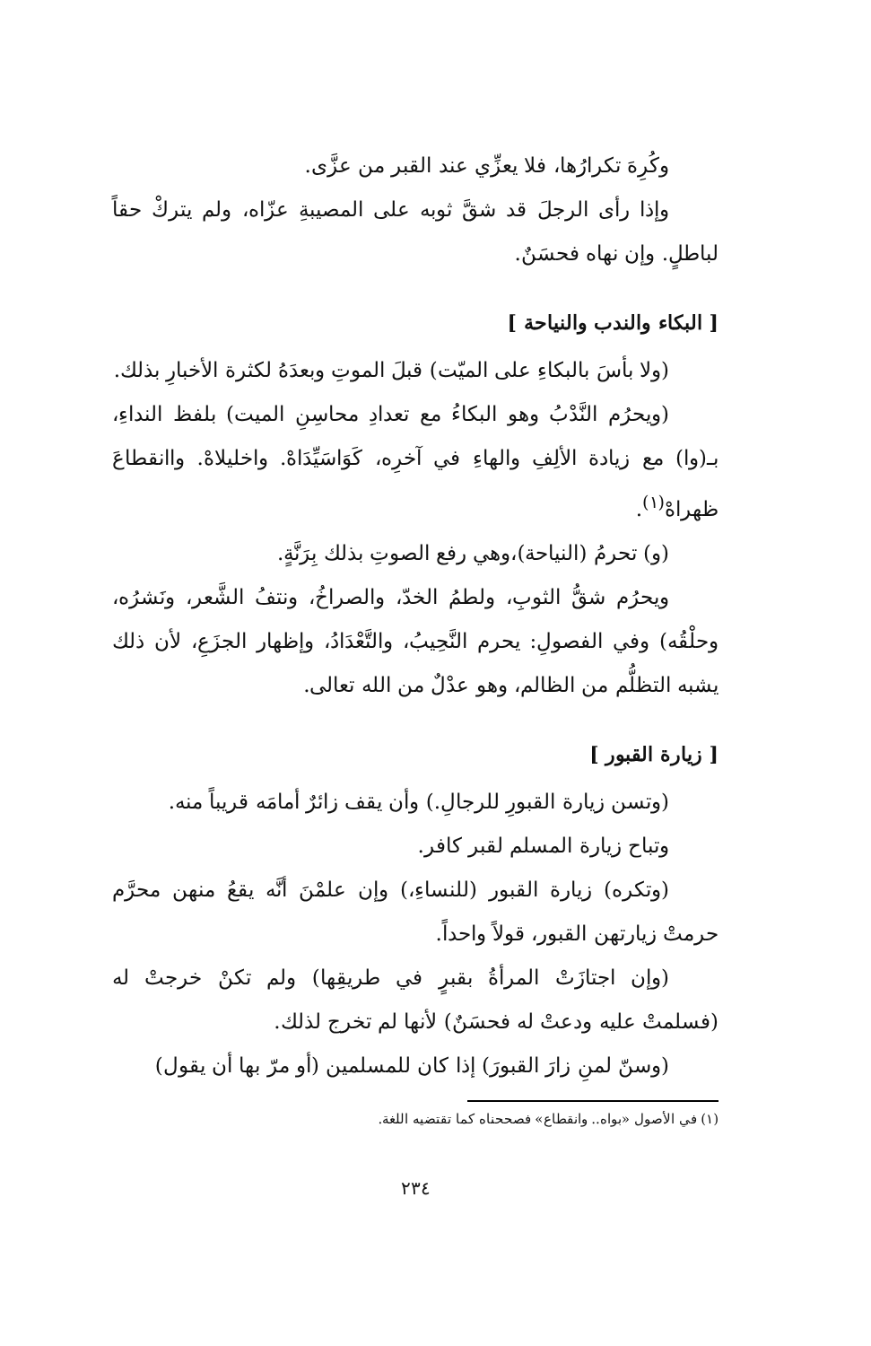وكُرِهَ تكرارُها، فلا يعزِّي عند القبر من عزَّى.
وإذا رأى الرجلَ قد شقَّ ثوبه على المصيبةِ عزّاه، ولم يتركْ حقاً لباطلٍ. وإن نهاه فحسَنٌ.
[ البكاء والندب والنياحة ]
(ولا بأسَ بالبكاءِ على الميّت) قبلَ الموتِ وبعدَهُ لكثرة الأخبارِ بذلك.
(ويحرُم النَّدْبُ وهو البكاءُ مع تعدادِ محاسِنِ الميت) بلفظ النداءِ، بـ(وا) مع زيادة الألِفِ والهاءِ في آخرِه، كَوَاسَيِّدَاهْ. واخليلاهْ. واانقطاعَ ظهراهْ<sup>(١)</sup>.
(و) تحرمُ (النياحة)،وهي رفع الصوتِ بذلك بِرَنَّةٍ.
ويحرُم شقُّ الثوبِ، ولطمُ الخدّ، والصراخُ، ونتفُ الشَّعر، ونَشرُه، وحلْقُه) وفي الفصولِ: يحرم النَّحِيبُ، والتَّعْدَادُ، وإظهار الجزَعِ، لأن ذلك يشبه التظلُّم من الظالم، وهو عدْلٌ من الله تعالى.
[ زيارة القبور ]
(وتسن زيارة القبورِ للرجالِ.) وأن يقف زائرٌ أمامَه قريباً منه.
وتباح زيارة المسلم لقبر كافر.
(وتكره) زيارة القبور (للنساءِ،) وإن علمْنَ أنَّه يقعُ منهن محرَّم حرمتْ زيارتهن القبور، قولاً واحداً.
(وإن اجتازَتْ المرأةُ بقبرٍ في طريقِها) ولم تكنْ خرجتْ له (فسلمتْ عليه ودعتْ له فحسَنٌ) لأنها لم تخرج لذلك.
(وسنّ لمنِ زارَ القبورَ) إذا كان للمسلمين (أو مرّ بها أن يقول)
(١) في الأصول «بواه.. وانقطاع» فصححناه كما تقتضيه اللغة.
٢٣٤